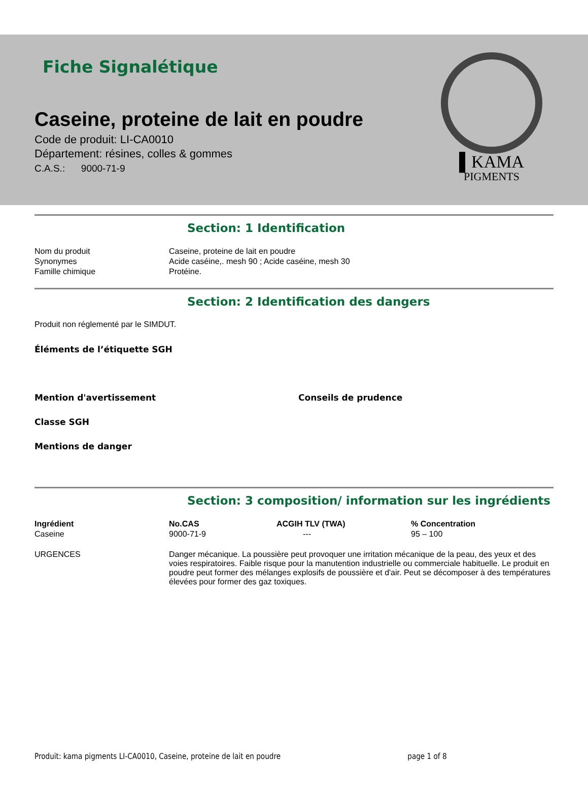Fiche Signalétique
Caseine, proteine de lait en poudre
Code de produit: LI-CA0010
Département: résines, colles & gommes
C.A.S.: 9000-71-9
▌KAMA
PIGMENTS
Section: 1 Identification
| Nom du produit | Caseine, proteine de lait en poudre |
| Synonymes | Acide caséine,. mesh 90 ; Acide caséine, mesh 30 |
| Famille chimique | Protéine. |
Section: 2 Identification des dangers
Produit non réglementé par le SIMDUT.
Éléments de l’étiquette SGH
Mention d'avertissement Conseils de prudence
Classe SGH
Mentions de danger
Section: 3 composition/ information sur les ingrédients
| Ingrédient | No.CAS | ACGIH TLV (TWA) | % Concentration |
| --- | --- | --- | --- |
| Caseine | 9000-71-9 | --- | 95 – 100 |
| URGENCES | Danger mécanique. La poussière peut provoquer une irritation mécanique de la peau, des yeux et des voies respiratoires. Faible risque pour la manutention industrielle ou commerciale habituelle. Le produit en poudre peut former des mélanges explosifs de poussière et d'air. Peut se décomposer à des températures élevées pour former des gaz toxiques. |
Produit: kama pigments LI-CA0010, Caseine, proteine de lait en poudre page 1 of 8